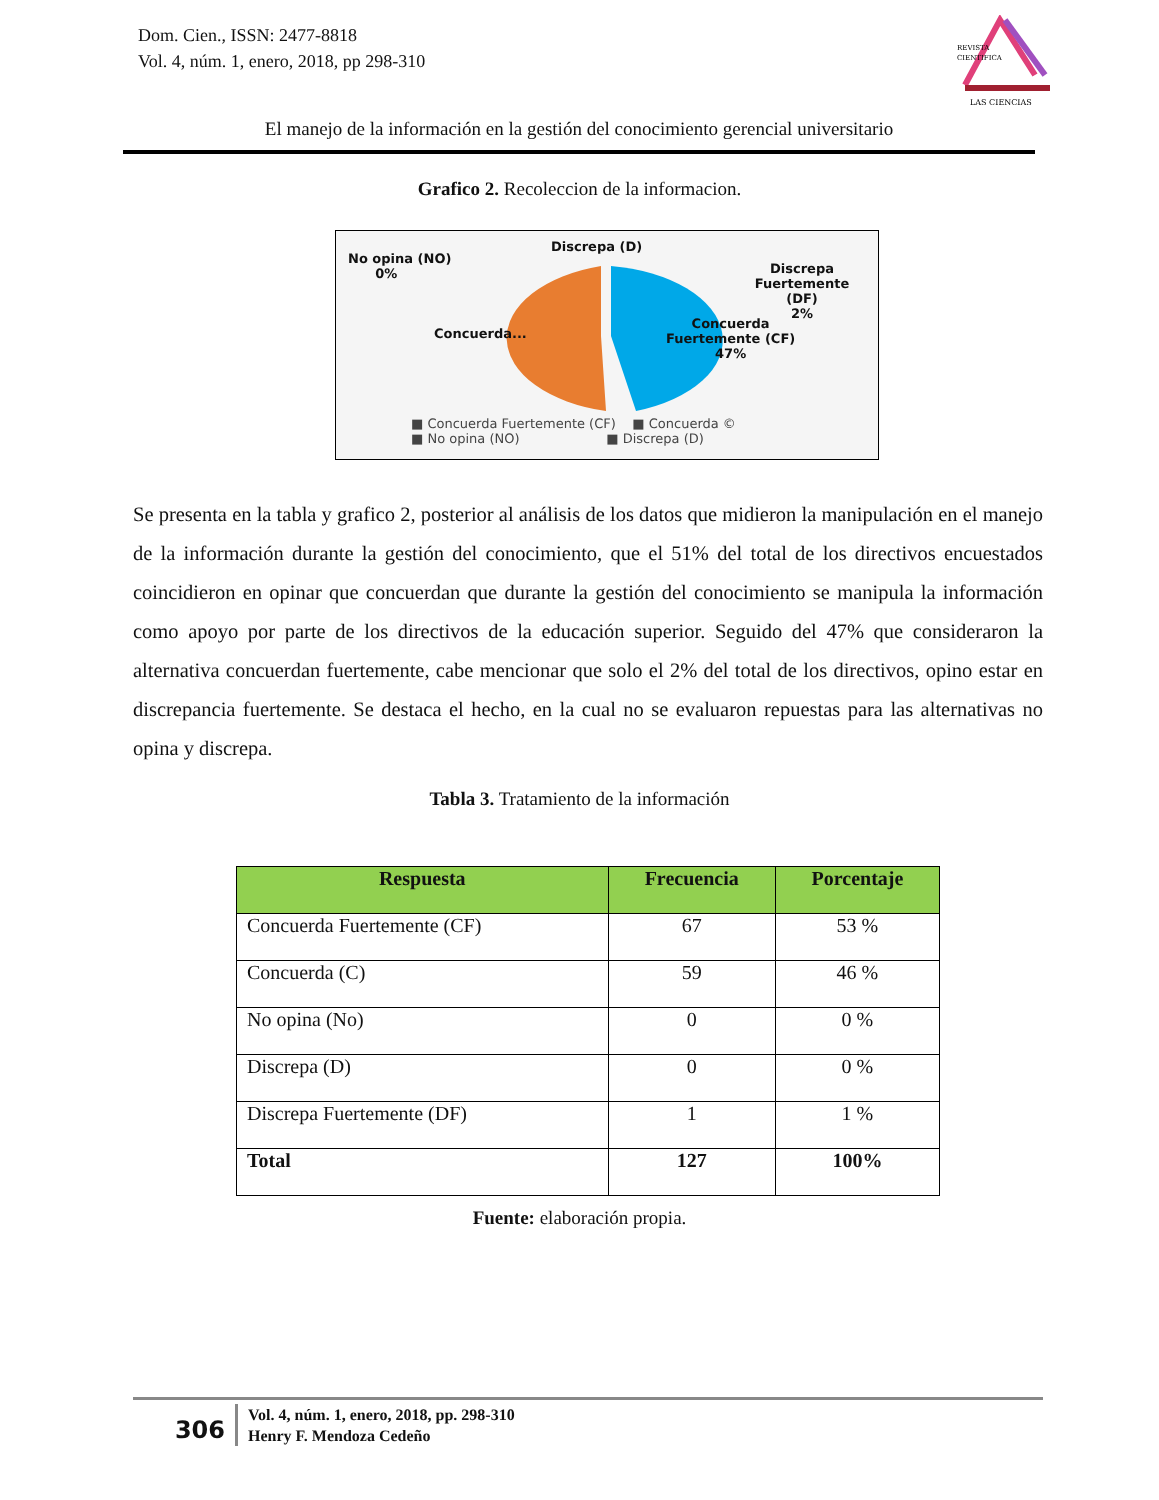Dom. Cien., ISSN: 2477-8818
Vol. 4, núm. 1, enero, 2018, pp 298-310
REVISTA
CIENTIFICA
LAS CIENCIAS
El manejo de la información en la gestión del conocimiento gerencial universitario
Grafico 2. Recoleccion de la informacion.
No opina (NO)
0%
Discrepa (D)
Discrepa Fuertemente
(DF)
2%
Concuerda...
Concuerda
Fuertemente (CF)
47%
■ Concuerda Fuertemente (CF) ■ Concuerda ©
■ No opina (NO) ■ Discrepa (D)
Se presenta en la tabla y grafico 2, posterior al análisis de los datos que midieron la manipulación en el manejo de la información durante la gestión del conocimiento, que el 51% del total de los directivos encuestados coincidieron en opinar que concuerdan que durante la gestión del conocimiento se manipula la información como apoyo por parte de los directivos de la educación superior. Seguido del 47% que consideraron la alternativa concuerdan fuertemente, cabe mencionar que solo el 2% del total de los directivos, opino estar en discrepancia fuertemente. Se destaca el hecho, en la cual no se evaluaron repuestas para las alternativas no opina y discrepa.
Tabla 3. Tratamiento de la información
| Respuesta | Frecuencia | Porcentaje |
| --- | --- | --- |
| Concuerda Fuertemente (CF) | 67 | 53 % |
| Concuerda (C) | 59 | 46 % |
| No opina (No) | 0 | 0 % |
| Discrepa (D) | 0 | 0 % |
| Discrepa Fuertemente (DF) | 1 | 1 % |
| Total | 127 | 100% |
Fuente: elaboración propia.
306
Vol. 4, núm. 1, enero, 2018, pp. 298-310
Henry F. Mendoza Cedeño